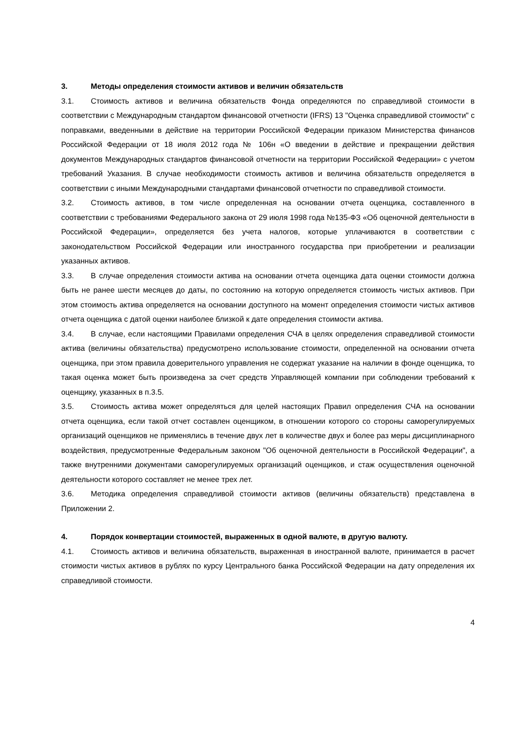3. Методы определения стоимости активов и величин обязательств
3.1. Стоимость активов и величина обязательств Фонда определяются по справедливой стоимости в соответствии с Международным стандартом финансовой отчетности (IFRS) 13 "Оценка справедливой стоимости" с поправками, введенными в действие на территории Российской Федерации приказом Министерства финансов Российской Федерации от 18 июля 2012 года № 106н «О введении в действие и прекращении действия документов Международных стандартов финансовой отчетности на территории Российской Федерации» с учетом требований Указания. В случае необходимости стоимость активов и величина обязательств определяется в соответствии с иными Международными стандартами финансовой отчетности по справедливой стоимости.
3.2. Стоимость активов, в том числе определенная на основании отчета оценщика, составленного в соответствии с требованиями Федерального закона от 29 июля 1998 года №135-ФЗ «Об оценочной деятельности в Российской Федерации», определяется без учета налогов, которые уплачиваются в соответствии с законодательством Российской Федерации или иностранного государства при приобретении и реализации указанных активов.
3.3. В случае определения стоимости актива на основании отчета оценщика дата оценки стоимости должна быть не ранее шести месяцев до даты, по состоянию на которую определяется стоимость чистых активов. При этом стоимость актива определяется на основании доступного на момент определения стоимости чистых активов отчета оценщика с датой оценки наиболее близкой к дате определения стоимости актива.
3.4. В случае, если настоящими Правилами определения СЧА в целях определения справедливой стоимости актива (величины обязательства) предусмотрено использование стоимости, определенной на основании отчета оценщика, при этом правила доверительного управления не содержат указание на наличии в фонде оценщика, то такая оценка может быть произведена за счет средств Управляющей компании при соблюдении требований к оценщику, указанных в п.3.5.
3.5. Стоимость актива может определяться для целей настоящих Правил определения СЧА на основании отчета оценщика, если такой отчет составлен оценщиком, в отношении которого со стороны саморегулируемых организаций оценщиков не применялись в течение двух лет в количестве двух и более раз меры дисциплинарного воздействия, предусмотренные Федеральным законом "Об оценочной деятельности в Российской Федерации", а также внутренними документами саморегулируемых организаций оценщиков, и стаж осуществления оценочной деятельности которого составляет не менее трех лет.
3.6. Методика определения справедливой стоимости активов (величины обязательств) представлена в Приложении 2.
4. Порядок конвертации стоимостей, выраженных в одной валюте, в другую валюту.
4.1. Стоимость активов и величина обязательств, выраженная в иностранной валюте, принимается в расчет стоимости чистых активов в рублях по курсу Центрального банка Российской Федерации на дату определения их справедливой стоимости.
4